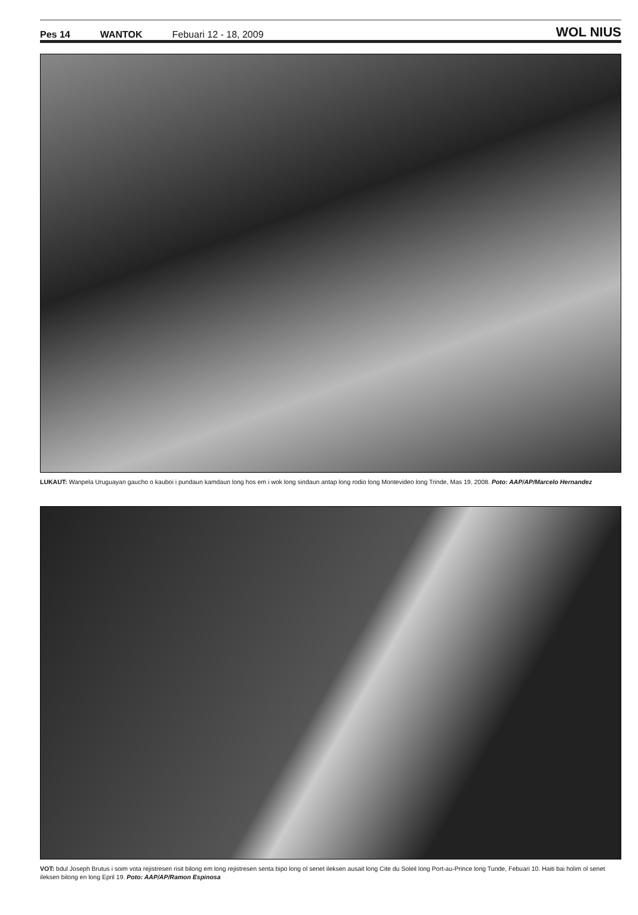Pes 14 WANTOK Febuari 12 - 18, 2009 WOL NIUS
LUKAUT: Wanpela Uruguayan gaucho o kauboi i pundaun kamdaun long hos em i wok long sindaun antap long rodio long Montevideo long Trinde, Mas 19, 2008. Poto: AAP/AP/Marcelo Hernandez
VOT: bdul Joseph Brutus i soim vota rejistresen risit bilong em long rejistresen senta bipo long ol senet ileksen ausait long Cite du Soleil long Port-au-Prince long Tunde, Febuari 10. Haiti bai holim ol senet ileksen bilong en long Epril 19. Poto: AAP/AP/Ramon Espinosa